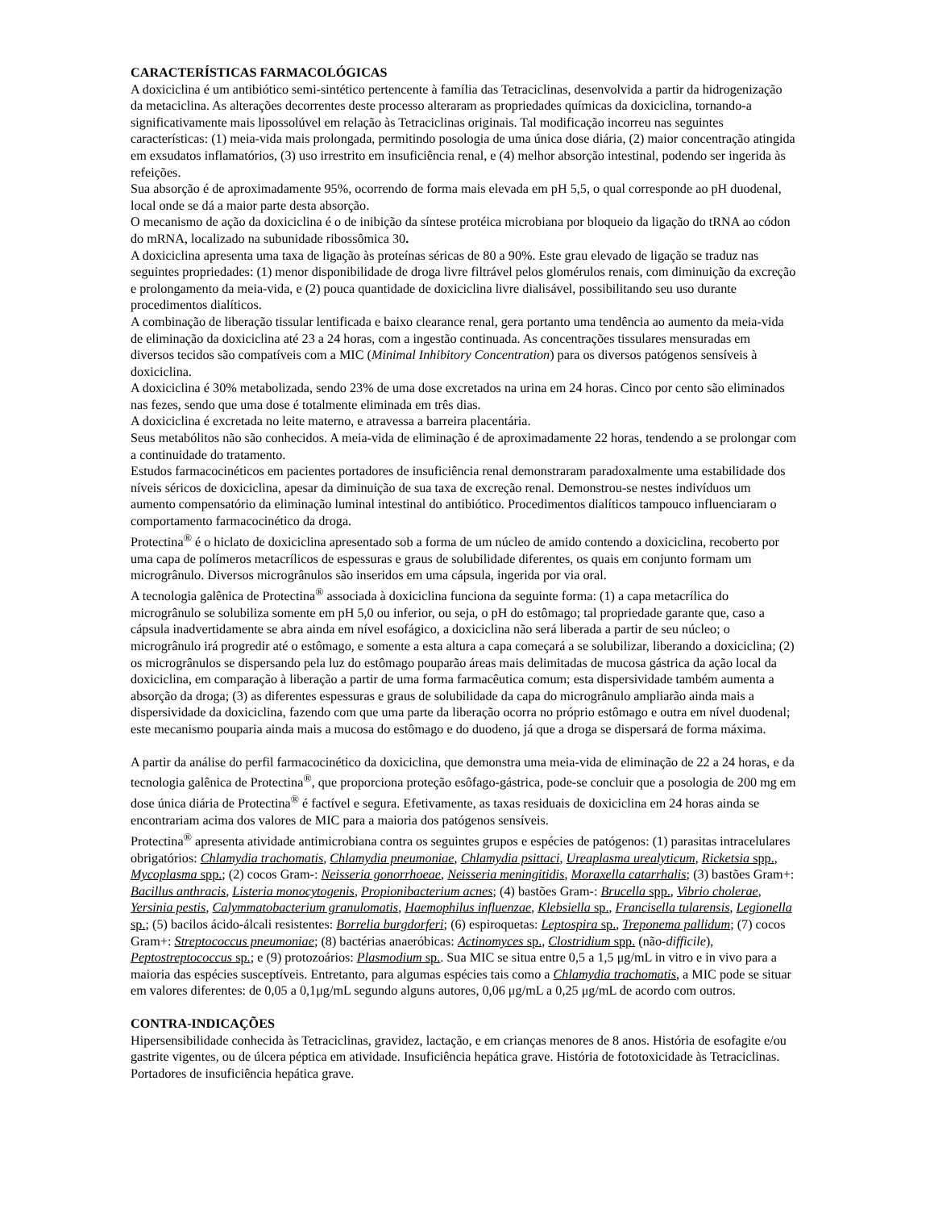CARACTERÍSTICAS FARMACOLÓGICAS
A doxiciclina é um antibiótico semi-sintético pertencente à família das Tetraciclinas, desenvolvida a partir da hidrogenização da metaciclina. As alterações decorrentes deste processo alteraram as propriedades químicas da doxiciclina, tornando-a significativamente mais lipossolúvel em relação às Tetraciclinas originais. Tal modificação incorreu nas seguintes características: (1) meia-vida mais prolongada, permitindo posologia de uma única dose diária, (2) maior concentração atingida em exsudatos inflamatórios, (3) uso irrestrito em insuficiência renal, e (4) melhor absorção intestinal, podendo ser ingerida às refeições.
Sua absorção é de aproximadamente 95%, ocorrendo de forma mais elevada em pH 5,5, o qual corresponde ao pH duodenal, local onde se dá a maior parte desta absorção.
O mecanismo de ação da doxiciclina é o de inibição da síntese protéica microbiana por bloqueio da ligação do tRNA ao códon do mRNA, localizado na subunidade ribossômica 30.
A doxiciclina apresenta uma taxa de ligação às proteínas séricas de 80 a 90%. Este grau elevado de ligação se traduz nas seguintes propriedades: (1) menor disponibilidade de droga livre filtrável pelos glomérulos renais, com diminuição da excreção e prolongamento da meia-vida, e (2) pouca quantidade de doxiciclina livre dialisável, possibilitando seu uso durante procedimentos dialíticos.
A combinação de liberação tissular lentificada e baixo clearance renal, gera portanto uma tendência ao aumento da meia-vida de eliminação da doxiciclina até 23 a 24 horas, com a ingestão continuada. As concentrações tissulares mensuradas em diversos tecidos são compatíveis com a MIC (Minimal Inhibitory Concentration) para os diversos patógenos sensíveis à doxiciclina.
A doxiciclina é 30% metabolizada, sendo 23% de uma dose excretados na urina em 24 horas. Cinco por cento são eliminados nas fezes, sendo que uma dose é totalmente eliminada em três dias.
A doxiciclina é excretada no leite materno, e atravessa a barreira placentária.
Seus metabólitos não são conhecidos. A meia-vida de eliminação é de aproximadamente 22 horas, tendendo a se prolongar com a continuidade do tratamento.
Estudos farmacocinéticos em pacientes portadores de insuficiência renal demonstraram paradoxalmente uma estabilidade dos níveis séricos de doxiciclina, apesar da diminuição de sua taxa de excreção renal. Demonstrou-se nestes indivíduos um aumento compensatório da eliminação luminal intestinal do antibiótico. Procedimentos dialíticos tampouco influenciaram o comportamento farmacocinético da droga.
Protectina<sup>®</sup> é o hiclato de doxiciclina apresentado sob a forma de um núcleo de amido contendo a doxiciclina, recoberto por uma capa de polímeros metacrílicos de espessuras e graus de solubilidade diferentes, os quais em conjunto formam um microgrânulo. Diversos microgrânulos são inseridos em uma cápsula, ingerida por via oral.
A tecnologia galênica de Protectina<sup>®</sup> associada à doxiciclina funciona da seguinte forma: (1) a capa metacrílica do microgrânulo se solubiliza somente em pH 5,0 ou inferior, ou seja, o pH do estômago; tal propriedade garante que, caso a cápsula inadvertidamente se abra ainda em nível esofágico, a doxiciclina não será liberada a partir de seu núcleo; o microgrânulo irá progredir até o estômago, e somente a esta altura a capa começará a se solubilizar, liberando a doxiciclina; (2) os microgrânulos se dispersando pela luz do estômago pouparão áreas mais delimitadas de mucosa gástrica da ação local da doxiciclina, em comparação à liberação a partir de uma forma farmacêutica comum; esta dispersividade também aumenta a absorção da droga; (3) as diferentes espessuras e graus de solubilidade da capa do microgrânulo ampliarão ainda mais a dispersividade da doxiciclina, fazendo com que uma parte da liberação ocorra no próprio estômago e outra em nível duodenal; este mecanismo pouparia ainda mais a mucosa do estômago e do duodeno, já que a droga se dispersará de forma máxima.
A partir da análise do perfil farmacocinético da doxiciclina, que demonstra uma meia-vida de eliminação de 22 a 24 horas, e da tecnologia galênica de Protectina<sup>®</sup>, que proporciona proteção esôfago-gástrica, pode-se concluir que a posologia de 200 mg em dose única diária de Protectina<sup>®</sup> é factível e segura. Efetivamente, as taxas residuais de doxiciclina em 24 horas ainda se encontrariam acima dos valores de MIC para a maioria dos patógenos sensíveis.
Protectina<sup>®</sup> apresenta atividade antimicrobiana contra os seguintes grupos e espécies de patógenos: (1) parasitas intracelulares obrigatórios: Chlamydia trachomatis, Chlamydia pneumoniae, Chlamydia psittaci, Ureaplasma urealyticum, Ricketsia spp., Mycoplasma spp.; (2) cocos Gram-: Neisseria gonorrhoeae, Neisseria meningitidis, Moraxella catarrhalis; (3) bastões Gram+: Bacillus anthracis, Listeria monocytogenis, Propionibacterium acnes; (4) bastões Gram-: Brucella spp., Vibrio cholerae, Yersinia pestis, Calymmatobacterium granulomatis, Haemophilus influenzae, Klebsiella sp., Francisella tularensis, Legionella sp.; (5) bacilos ácido-álcali resistentes: Borrelia burgdorferi; (6) espiroquetas: Leptospira sp., Treponema pallidum; (7) cocos Gram+: Streptococcus pneumoniae; (8) bactérias anaeróbicas: Actinomyces sp., Clostridium spp. (não-difficile), Peptostreptococcus sp.; e (9) protozoários: Plasmodium sp.. Sua MIC se situa entre 0,5 a 1,5 μg/mL in vitro e in vivo para a maioria das espécies susceptíveis. Entretanto, para algumas espécies tais como a Chlamydia trachomatis, a MIC pode se situar em valores diferentes: de 0,05 a 0,1μg/mL segundo alguns autores, 0,06 μg/mL a 0,25 μg/mL de acordo com outros.
CONTRA-INDICAÇÕES
Hipersensibilidade conhecida às Tetraciclinas, gravidez, lactação, e em crianças menores de 8 anos. História de esofagite e/ou gastrite vigentes, ou de úlcera péptica em atividade. Insuficiência hepática grave. História de fototoxicidade às Tetraciclinas. Portadores de insuficiência hepática grave.